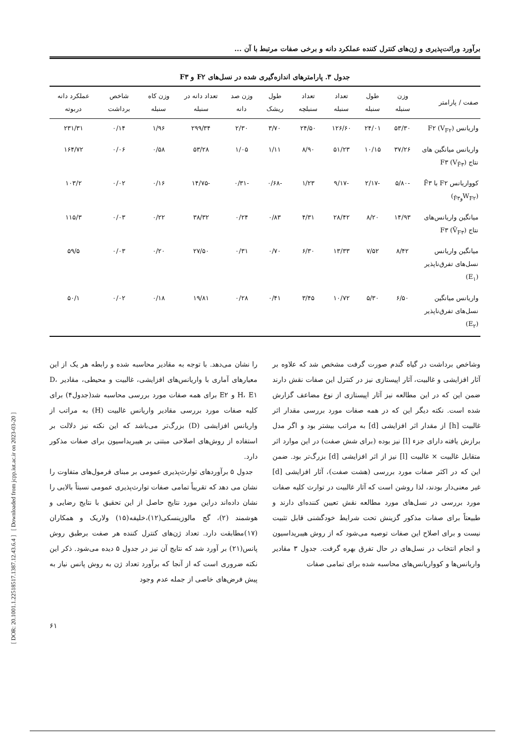[ DOR: 20.1001.1.22518517.1387.12.43.6.4 ] [ Downloaded from jcpp.iut.ac.ir on 2023-03-20 ]
برآورد وراثت‌پذیری و ژن‌های کنترل کننده عملکرد دانه و برخی صفات مرتبط با آن ...
جدول ۳. پارامترهای اندازه‌گیری شده در نسل‌های F۲ و F۳
| صفت / پارامتر | وزن سنبله | طول سنبله | تعداد سنبله | تعداد سنبلچه | طول ریشک | وزن صد دانه | تعداد دانه در سنبله | وزن کاه سنبله | شاخص برداشت | عملکرد دانه دربوته |
| --- | --- | --- | --- | --- | --- | --- | --- | --- | --- | --- |
| واریانس F۲ (V<sub>F۲</sub>) | ۵۳/۳۰ | ۲۴/۰۱ | ۱۲۶/۶۰ | ۲۴/۵۰ | ۳/۷۰ | ۲/۳۰ | ۲۹۹/۳۴ | ۱/۹۶ | ۰/۱۴ | ۲۳۱/۳۱ |
| واریانس میانگین های نتاج F۳ (V<sub>F̄۳</sub>) | ۳۷/۲۶ | ۱۰/۱۵ | ۵۱/۲۳ | ۸/۹۰ | ۱/۱۱ | ۱/۰۵ | ۵۳/۲۸ | ۰/۵۸ | ۰/۰۶ | ۱۶۴/۷۲ |
| کوواریانس F۲ با F̄۳ (W<sub>F۲وF̄۳</sub>) | -۵/۸۰ | -۲/۱۷ | -۹/۱۷ | ۱/۲۳ | -۰/۶۸ | -۰/۳۱ | -۱۴/۷۵ | ۰/۱۶ | ۰/۰۲ | ۱۰۳/۲ |
| میانگین واریانس‌های نتاج F۳ (V̄<sub>F۳</sub>) | ۱۴/۹۳ | ۸/۲۰ | ۲۸/۴۲ | ۴/۳۱ | ۰/۸۳ | ۰/۲۴ | ۳۸/۳۲ | ۰/۲۲ | ۰/۰۳ | ۱۱۵/۳ |
| میانگین واریانس نسل‌های تفرق‌ناپذیر (E<sub>۱</sub>) | ۸/۴۲ | ۷/۵۲ | ۱۳/۳۳ | ۶/۳۰ | ۰/۷۰ | ۰/۳۱ | ۲۷/۵۰ | ۰/۲۰ | ۰/۰۳ | ۵۹/۵ |
| واریانس میانگین نسل‌های تفرق‌ناپذیر (E<sub>۲</sub>) | ۶/۵۰ | ۵/۳۰ | ۱۰/۷۲ | ۳/۴۵ | ۰/۴۱ | ۰/۲۸ | ۱۹/۸۱ | ۰/۱۸ | ۰/۰۲ | ۵۰/۱ |
وشاخص برداشت در گیاه گندم صورت گرفت مشخص شد که علاوه بر آثار افزایشی و غالبیت، آثار اپیستازی نیز در کنترل این صفات نقش دارند ضمن این که در این مطالعه نیز آثار اپیستازی از نوع مضاعف گزارش شده است. نکته دیگر این که در همه صفات مورد بررسی مقدار اثر غالبیت [h] از مقدار اثر افزایشی [d] به مراتب بیشتر بود و اگر مدل برازش یافته دارای جزء [l] نیز بوده (برای شش صفت) در این موارد اثر متقابل غالبیت × غالبیت [l] نیز از اثر افزایشی [d] بزرگ‌تر بود. ضمن این که در اکثر صفات مورد بررسی (هشت صفت)، آثار افزایشی [d] غیر معنی‌دار بودند، لذا روشن است که آثار غالبیت در توارث کلیه صفات مورد بررسی در نسل‌های مورد مطالعه نقش تعیین کننده‌ای دارند و طبیعتاً برای صفات مذکور گزینش تحت شرایط خودگشنی قابل تثبیت نیست و برای اصلاح این صفات توصیه می‌شود که از روش هیبریداسیون و انجام انتخاب در نسل‌های در حال تفرق بهره گرفت. جدول ۳ مقادیر واریانس‌ها و کوواریانس‌های محاسبه شده برای تمامی صفات
را نشان می‌دهد. با توجه به مقادیر محاسبه شده و رابطه هر یک از این معیارهای آماری با واریانس‌های افزایشی، غالبیت و محیطی، مقادیر D، H، E۱ و E۲ برای همه صفات مورد بررسی محاسبه شد(جدول۴) برای کلیه صفات مورد بررسی مقادیر واریانس غالبیت (H) به مراتب از واریانس افزایشی (D) بزرگ‌تر می‌باشد که این نکته نیز دلالت بر استفاده از روش‌های اصلاحی مبتنی بر هیبریداسیون برای صفات مذکور دارد.
جدول ۵ برآوردهای توارث‌پذیری عمومی بر مبنای فرمول‌های متفاوت را نشان می دهد که تقریباً تمامی صفات توارث‌پذیری عمومی نسبتاً بالایی را نشان داده‌اند دراین مورد نتایج حاصل از این تحقیق با نتایج رضایی و هوشمند (۲)، گج مالوزینسکی(۱۲)،خلیفه(۱۵) ولاریک و همکاران (۱۷)مطابقت دارد. تعداد ژن‌های کنترل کننده هر صفت برطبق روش پانس(۲۱) بر آورد شد که نتایج آن نیز در جدول ۵ دیده می‌شود. ذکر این نکته ضروری است که از آنجا که برآورد تعداد ژن به روش پانس نیاز به پیش فرض‌های خاصی از جمله عدم وجود
۶۱